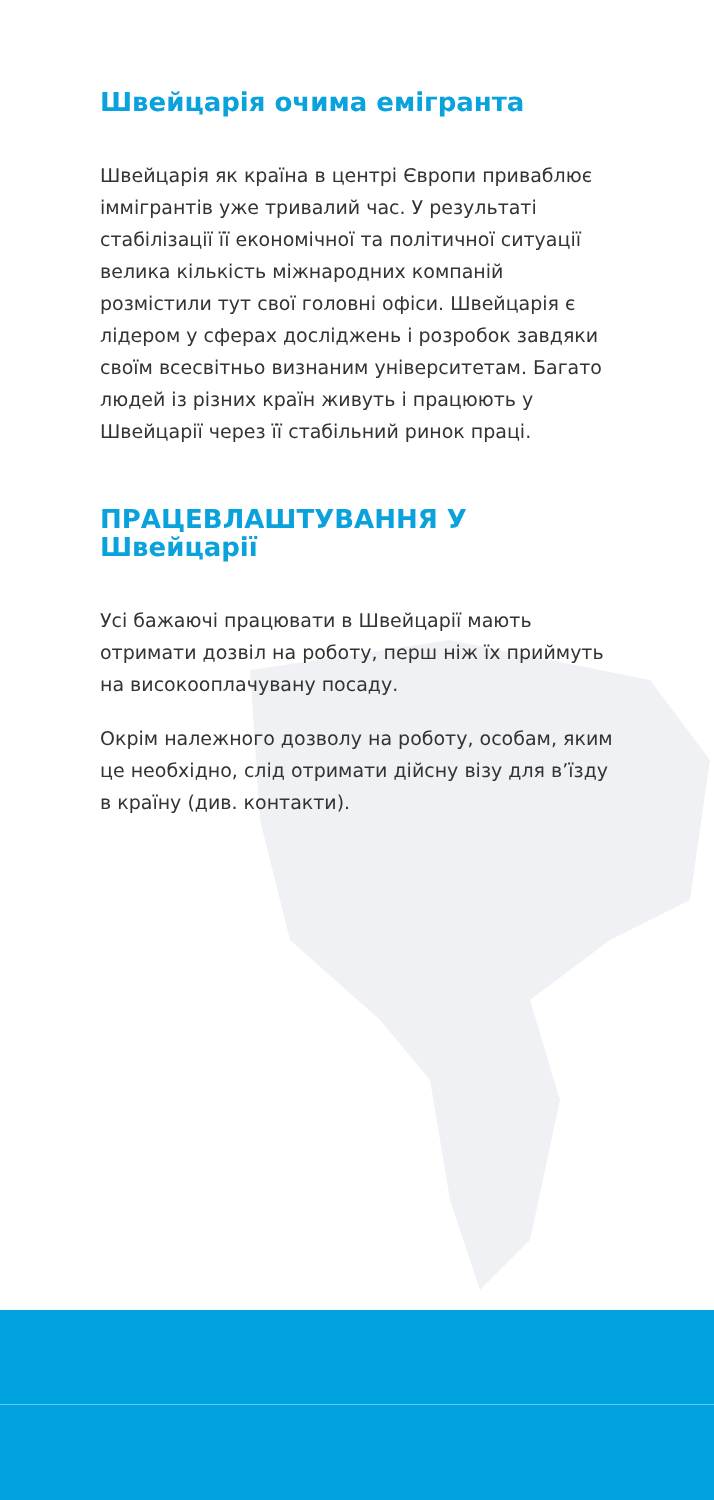Швейцарія очима емігранта
Швейцарія як країна в центрі Європи приваблює іммігрантів уже тривалий час. У результаті стабілізації її економічної та політичної ситуації велика кількість міжнародних компаній розмістили тут свої головні офіси. Швейцарія є лідером у сферах досліджень і розробок завдяки своїм всесвітньо визнаним університетам. Багато людей із різних країн живуть і працюють у Швейцарії через її стабільний ринок праці.
ПРАЦЕВЛАШТУВАННЯ У Швейцарії
Усі бажаючі працювати в Швейцарії мають отримати дозвіл на роботу, перш ніж їх приймуть на високооплачувану посаду.
Окрім належного дозволу на роботу, особам, яким це необхідно, слід отримати дійсну візу для в’їзду в країну (див. контакти).